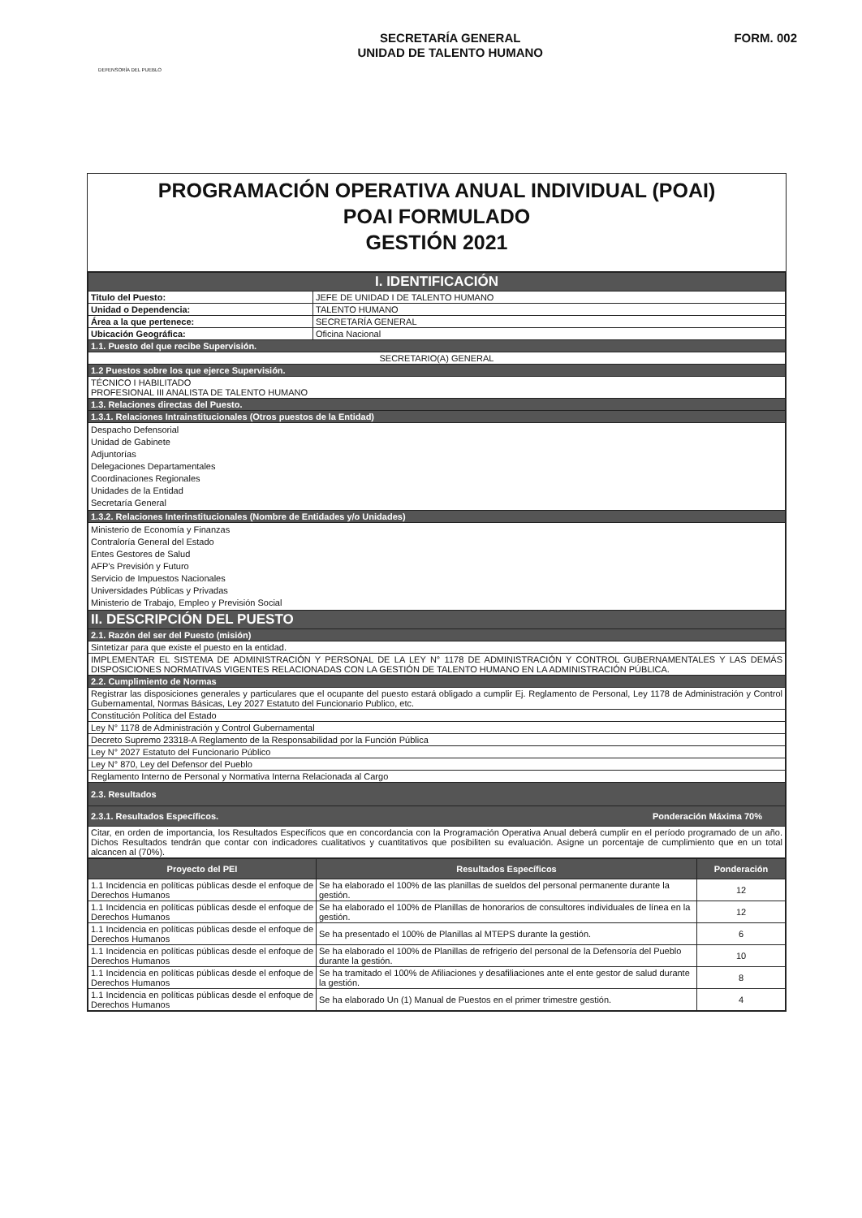DEFENSORÍA DEL PUEBLO
SECRETARÍA GENERAL
UNIDAD DE TALENTO HUMANO
FORM. 002
PROGRAMACIÓN OPERATIVA ANUAL INDIVIDUAL (POAI)
POAI FORMULADO
GESTIÓN 2021
| I. IDENTIFICACIÓN | |
| Titulo del Puesto: | JEFE DE UNIDAD I DE TALENTO HUMANO |
| Unidad o Dependencia: | TALENTO HUMANO |
| Área a la que pertenece: | SECRETARÍA GENERAL |
| Ubicación Geográfica: | Oficina Nacional |
| 1.1. Puesto del que recibe Supervisión. | |
| SECRETARIO(A) GENERAL | |
| 1.2 Puestos sobre los que ejerce Supervisión. | |
| TÉCNICO I HABILITADO PROFESIONAL III ANALISTA DE TALENTO HUMANO | |
| 1.3. Relaciones directas del Puesto. | |
| 1.3.1. Relaciones Intrainstitucionales (Otros puestos de la Entidad) | |
| Despacho Defensorial Unidad de Gabinete Adjuntorías Delegaciones Departamentales Coordinaciones Regionales Unidades de la Entidad Secretaría General | |
| 1.3.2. Relaciones Interinstitucionales (Nombre de Entidades y/o Unidades) | |
| Ministerio de Economía y Finanzas Contraloría General del Estado Entes Gestores de Salud AFP's Previsión y Futuro Servicio de Impuestos Nacionales Universidades Públicas y Privadas Ministerio de Trabajo, Empleo y Previsión Social | |
| II. DESCRIPCIÓN DEL PUESTO | |
| 2.1. Razón del ser del Puesto (misión) | |
| Sintetizar para que existe el puesto en la entidad. | |
| IMPLEMENTAR EL SISTEMA DE ADMINISTRACIÓN Y PERSONAL DE LA LEY N° 1178 DE ADMINISTRACIÓN Y CONTROL GUBERNAMENTALES Y LAS DEMÁS DISPOSICIONES NORMATIVAS VIGENTES RELACIONADAS CON LA GESTIÓN DE TALENTO HUMANO EN LA ADMINISTRACIÓN PÚBLICA. | |
| 2.2. Cumplimiento de Normas | |
| Registrar las disposiciones generales y particulares que el ocupante del puesto estará obligado a cumplir Ej. Reglamento de Personal, Ley 1178 de Administración y Control Gubernamental, Normas Básicas, Ley 2027 Estatuto del Funcionario Publico, etc. | |
| Constitución Política del Estado | |
| Ley N° 1178 de Administración y Control Gubernamental | |
| Decreto Supremo 23318-A Reglamento de la Responsabilidad por la Función Pública | |
| Ley N° 2027 Estatuto del Funcionario Público | |
| Ley N° 870, Ley del Defensor del Pueblo | |
| Reglamento Interno de Personal y Normativa Interna Relacionada al Cargo | |
| 2.3. Resultados | |
| 2.3.1. Resultados Específicos. Ponderación Máxima 70% | |
| Citar, en orden de importancia, los Resultados Específicos que en concordancia con la Programación Operativa Anual deberá cumplir en el período programado de un año. Dichos Resultados tendrán que contar con indicadores cualitativos y cuantitativos que posibiliten su evaluación. Asigne un porcentaje de cumplimiento que en un total alcancen al (70%). | |
| Proyecto del PEI | Resultados Específicos | Ponderación |
| --- | --- | --- |
| 1.1 Incidencia en políticas públicas desde el enfoque de Derechos Humanos | Se ha elaborado el 100% de las planillas de sueldos del personal permanente durante la gestión. | 12 |
| 1.1 Incidencia en políticas públicas desde el enfoque de Derechos Humanos | Se ha elaborado el 100% de Planillas de honorarios de consultores individuales de línea en la gestión. | 12 |
| 1.1 Incidencia en políticas públicas desde el enfoque de Derechos Humanos | Se ha presentado el 100% de Planillas al MTEPS durante la gestión. | 6 |
| 1.1 Incidencia en políticas públicas desde el enfoque de Derechos Humanos | Se ha elaborado el 100% de Planillas de refrigerio del personal de la Defensoría del Pueblo durante la gestión. | 10 |
| 1.1 Incidencia en políticas públicas desde el enfoque de Derechos Humanos | Se ha tramitado el 100% de Afiliaciones y desafiliaciones ante el ente gestor de salud durante la gestión. | 8 |
| 1.1 Incidencia en políticas públicas desde el enfoque de Derechos Humanos | Se ha elaborado Un (1) Manual de Puestos en el primer trimestre gestión. | 4 |